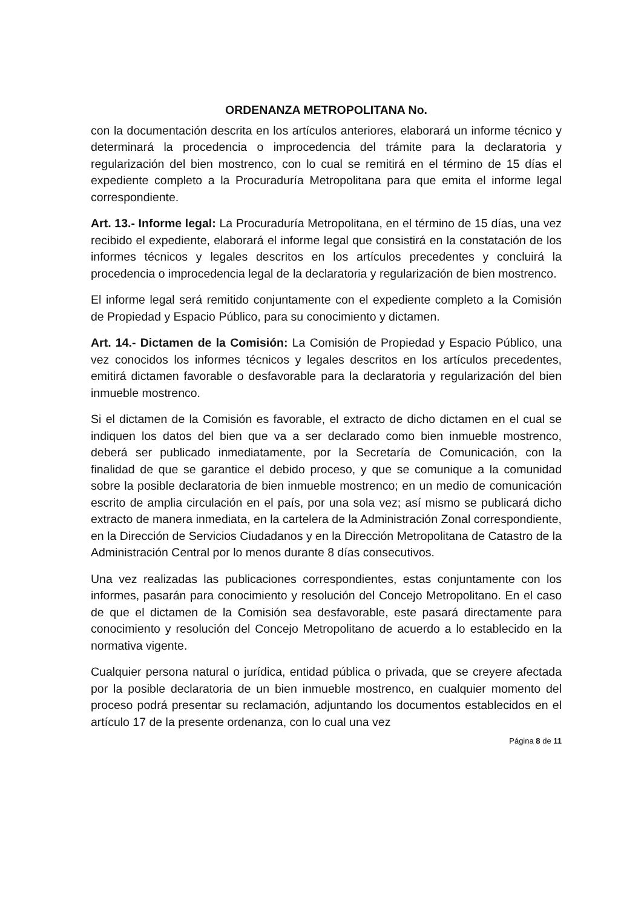ORDENANZA METROPOLITANA No.
con la documentación descrita en los artículos anteriores, elaborará un informe técnico y determinará la procedencia o improcedencia del trámite para la declaratoria y regularización del bien mostrenco, con lo cual se remitirá en el término de 15 días el expediente completo a la Procuraduría Metropolitana para que emita el informe legal correspondiente.
Art. 13.- Informe legal: La Procuraduría Metropolitana, en el término de 15 días, una vez recibido el expediente, elaborará el informe legal que consistirá en la constatación de los informes técnicos y legales descritos en los artículos precedentes y concluirá la procedencia o improcedencia legal de la declaratoria y regularización de bien mostrenco.
El informe legal será remitido conjuntamente con el expediente completo a la Comisión de Propiedad y Espacio Público, para su conocimiento y dictamen.
Art. 14.- Dictamen de la Comisión: La Comisión de Propiedad y Espacio Público, una vez conocidos los informes técnicos y legales descritos en los artículos precedentes, emitirá dictamen favorable o desfavorable para la declaratoria y regularización del bien inmueble mostrenco.
Si el dictamen de la Comisión es favorable, el extracto de dicho dictamen en el cual se indiquen los datos del bien que va a ser declarado como bien inmueble mostrenco, deberá ser publicado inmediatamente, por la Secretaría de Comunicación, con la finalidad de que se garantice el debido proceso, y que se comunique a la comunidad sobre la posible declaratoria de bien inmueble mostrenco; en un medio de comunicación escrito de amplia circulación en el país, por una sola vez; así mismo se publicará dicho extracto de manera inmediata, en la cartelera de la Administración Zonal correspondiente, en la Dirección de Servicios Ciudadanos y en la Dirección Metropolitana de Catastro de la Administración Central por lo menos durante 8 días consecutivos.
Una vez realizadas las publicaciones correspondientes, estas conjuntamente con los informes, pasarán para conocimiento y resolución del Concejo Metropolitano. En el caso de que el dictamen de la Comisión sea desfavorable, este pasará directamente para conocimiento y resolución del Concejo Metropolitano de acuerdo a lo establecido en la normativa vigente.
Cualquier persona natural o jurídica, entidad pública o privada, que se creyere afectada por la posible declaratoria de un bien inmueble mostrenco, en cualquier momento del proceso podrá presentar su reclamación, adjuntando los documentos establecidos en el artículo 17 de la presente ordenanza, con lo cual una vez
Página 8 de 11